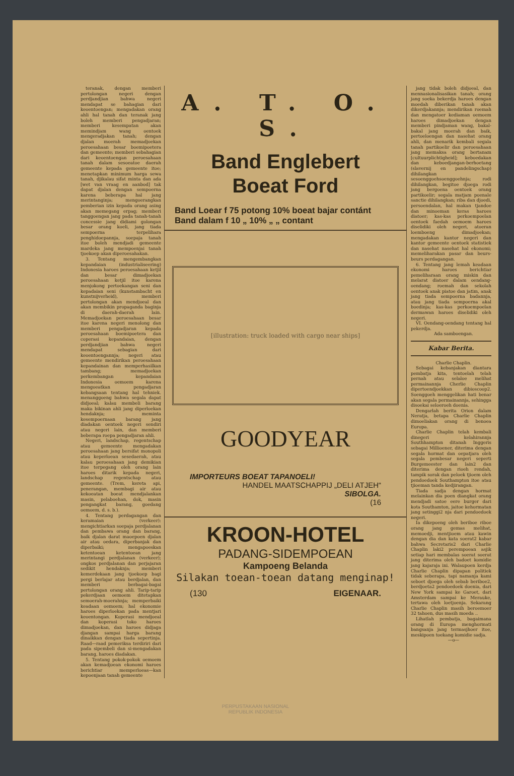teranak, dengan memberi pertolongan negeri dengan perdjandjian bahwa negeri mendapat se bahagian dari keoentoengan; mengadakan orang ahli hal tanah dan teranak jang boleh memberi pengadjaran; memberi kesempatan akan memindjam wang oentoek mengeradjakan tanah; dengan djalan moerah memadjoekan peroesahaan besar boemipoetera dan gemeente; memberi sebahagian dari keoentoengan peroesahaan tanah dalam sesoeatoe daerah gemeente kepada gemeente itoe; menetapkan minimum harga sewa tanah, djikalau sifat minta dan ada [wet van vraag en aanbod] tak dapat djalan dengan sempoerna karena beberapa hal jang merintanginja; mengoerangkan pemberian izin kepada orang asing akan memegang erpag; memberi tanggoengan jang pada tanah-tanah concessie jang didiami golongan besar orang koeli, jang tiada sempoerna terpelihara penghidoepannja, soepaja tanah itoe boleh mendjadi gemeente mardeka jang mempoenjai tanah tjoekoep akan diperoesahakan.
3. Tentang mengembangkan kepandaian (industrialiseering) Indonesia haroes peroesahaan ketjil dan besar dimadjoekan peroesahaan ketjil itoe karena menjokong pertoekangan seni dan kepadaian seni (kunstambacht en kunstnijverheid), memberi pertolongan akan mendjoeal dan akan membikin propaganda baginja di daerah-daerah lain. Memadjoekan peroesahaan besar itoe karena negeri menolong dan memberi pengadjaran kepada peroesahaan boemipoetera dan coperasi kepandaian, dengan perdjandjian bahwa negeri mendapat sebagian dari keoentoengannja; negeri atau gemeente mendirikan peroesahaan kepandainan dan memperhasilkan tambang; memadjoekan perkembangan kepandaian Indonesia oemoem karena mengoeatkan pengadjaran kebangsaan tentang hal tehniek. menanggoeng bahwa segala dapat didjoeal; kalau membeli barang maka bikinan ahli jang diperloekan hendaknja; meminta kesempoernaan barang jang diadakan oentoek negeri sendiri atau negeri lain, dan memberi beberapa roepa pengadjaran ahli.
Negeri, landschap, regentschap atau gemeente mengadakan peroesahaan jang bersifat monopoli atau keperloean sesedaerah, atau kalau peroesahaan jang demikian itoe terpegang oleh orang lain haroes ditarik kepada negeri, landschap regentschap atau gemeente. (Trem, kereta api, penerangan, membagi air atau kekoeatan boeat mendjalankan masin, pelaboehan, dok, masin pengangkat barang, goedang oemoem, d. s. b.).
4. Tentang perdagangan dan keramaian (verkeer): mengichtiarkan soepaja perdjalanan dan pembawa orang dan barang, baik djalan darat maoepoen djalan air atau oedara, diperbanjak dan diperbaiki; mengapoeskan ketentoean ketentoean jang merintangi perdjalanan (verkeer); ongkos perdjalanan dan perjajaran sedikit hendaknja; memberi kemerdekaan jang tjoekoep bagi pergi berlajar atau berdjalan, dan memberi berbagai-bagai pertolongan orang ahli. Tarip-tarip pekerdjaan oemoem ditetapkan semoerah-moerahnja; memperbaiki keadaan oemoem; hal ekonomie haroes diperloekan pada mentjari keoentongan. Koperasi mendjoeal dan koperasi toko haroes dimadjoekan, dan haroes didjaga djangan sampai harga barang dinaikkan dengan tiada sepertinja. Raad—raad pemeriksa terdiriri dari pada sipembeli dan si-mengadakan barang, haroes diadakan.
5. Tentang pokok-pokok oemoem akan kemadjoean ekonomi haroes berichtiar memperloeas—kan kepoenjaan tanah gemeente
A. T. O. S.
Band Englebert
Boeat Ford
Band Loear f 75 potong 10% boeat bajar contánt
Band dalam f 10 „ 10% „ „ contant
[illustration: truck loaded with cargo near ships]
GOODYEAR
IMPORTEURS BOEAT TAPANOELI!
HANDEL MAATSCHAPPIJ „DELI ATJEH“
SIBOLGA.
(16
KROON-HOTEL
PADANG-SIDEMPOEAN
Kampoeng Belanda
Silakan toean-toean datang menginap!
(130 EIGENAAR.
jang tidak boleh didjoeal, dan mennasionalisasikan tanah; orang jang soeka bekerdja haroes dengan moedah diberikan tanah akan dikerdjakannja; mendirikan roemah dan mengatoer kediaman oemoem haroes dimadjoekan dengan memberi pindjaman wang, bakal-bakal jang moerah dan baik, pertoeloengan dan nasehat orang ahli, dan menarik kembali segala tanah partikoelir dan peroesahaan jang memaksa orang bertanam [cultuurplichtigheid]; keboedakan dan keboedjangan-berhoetang (slavernij en pandelingschap) dihilangkan sesoenggoehsoenggoehnja; rodi dihilangkan, begitoe djoega rodi jang bergoena oentoek orang partikoelir; segala matjam poenale sanctie dihilangkan; riba dan djoedi, persoendalan, hal makan tjandoe dan minoeman keras haroes diatoer; kas-kas perkoempoelan oentoek faedah oemoem haroes diselidiki oleh negeri, atoeran loemboeng dimadjoekan; mengadakan kantor negeri dan kantor gemeente oentoek statistiek dan nasehat nasehat hal ekonomi; memeliharakan pasar dan beurs-beurs perdagangan.
6. Tentang jang lemah keadaan ekonomi haroes berichtiar pemeliharaan orang miskin dan melarat diatoer dalam oendang-oendang; roemah dan sekolah oentoek anak piatoe dan jatim, anak jang tiada sempoerna badannja, atau jang tiada sempoerna akal boedinja; kas-kas perkoempoelan dermawan haroes diselidiki oleh negeri.
VI. Oendang-oendang tentang hal pekerdja.
Ada samboengan.
Kabar Berita.
Charlie Chaplin.
Sebagai kebanjakan diantara pembatja kita, tentoelah telah pernah atau selaloe melihat permainannja Cherlie Chaplin dipertoendjoekkan dibioscoop2. Soenggoeh menggelikan hati benar akan segala permainannja, sehingga disoekai seloeroeh doenia.
Dengarlah berita Orion dalam Neratja, betapa Charlie Chaplin dimoeliakan orang di benoea Europa.
Charlie Chaplin telah kembali dinegeri kelahirannja Southhampton ditanah Inggeris sebagai Millioener, diterima dengan segala hormat dan oepatjara oleh segala pembesar negeri seperti Burgemeester dan lain2 dan diterima dengan rioeh rendah, tampik sorak dan peloek tjioem oleh pendoedoek Southampton itoe atau tjioeman tanda kedjirangan.
Tiada sadja dengan hormat melainkan dia poen diangkat orang mendjadi satoe eere burger dari kota Southamton, jaitoe kehormatan jang setinggi2 nja dari pendoedoek negeri.
Ia dikepoeng oleh beriboe riboe orang jang gemas melihat, memoedji, mentjioem atau kawin dengan dia dan kata soerat2 kabar bahwa Secretaris2 dari Charlie Chaplin laki2 perempoean asjik setiap hari membalas soerat soerat jang diterima oleh badoet komidie jang kajaraja ini. Walaupoen kerdja Charlie Chaplin dipapan politiek tidak seberapa, tapi namanja kami seboet djoega oleh sebab beriboe2, berdjoeta2 pendoedoek doenia, dari New York sampai ke Garoet, dari Amsterdam sampai ke Merauke, tertawa oleh loetjoenja. Sekarang Charlie Chaplin masih beroemoer 32 tahoen, dus masih moeda ..
Lihatlah pembatja, bagaimana orang di Europa menghormati bangsanja jang termasjhoer itoe, meskipoen toekang komidie sadja.
—o—
PERPUSTAKAAN NASIONAL
REPUBLIK INDONESIA